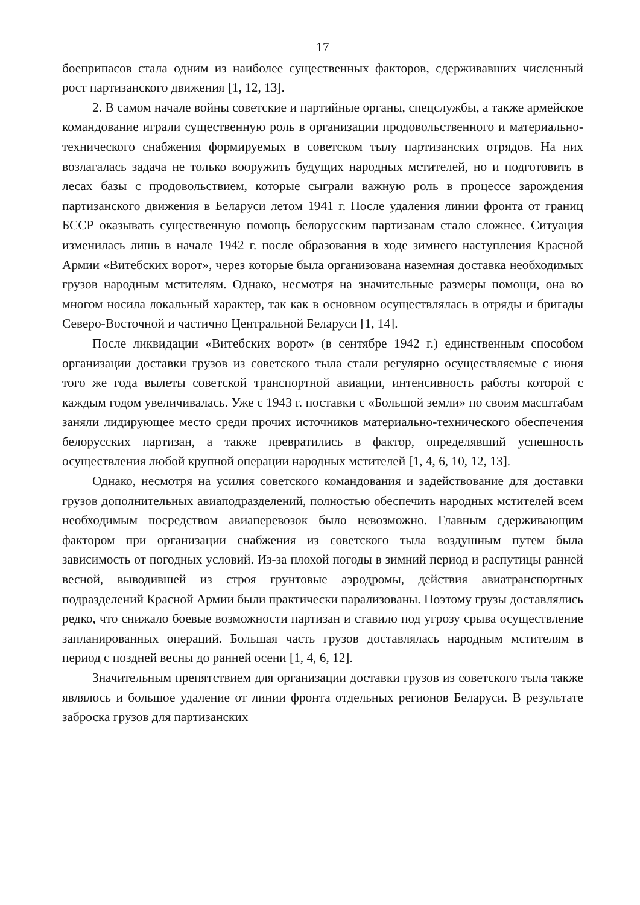17
боеприпасов стала одним из наиболее существенных факторов, сдерживавших численный рост партизанского движения [1, 12, 13].
2. В самом начале войны советские и партийные органы, спецслужбы, а также армейское командование играли существенную роль в организации продовольственного и материально-технического снабжения формируемых в советском тылу партизанских отрядов. На них возлагалась задача не только вооружить будущих народных мстителей, но и подготовить в лесах базы с продовольствием, которые сыграли важную роль в процессе зарождения партизанского движения в Беларуси летом 1941 г. После удаления линии фронта от границ БССР оказывать существенную помощь белорусским партизанам стало сложнее. Ситуация изменилась лишь в начале 1942 г. после образования в ходе зимнего наступления Красной Армии «Витебских ворот», через которые была организована наземная доставка необходимых грузов народным мстителям. Однако, несмотря на значительные размеры помощи, она во многом носила локальный характер, так как в основном осуществлялась в отряды и бригады Северо-Восточной и частично Центральной Беларуси [1, 14].
После ликвидации «Витебских ворот» (в сентябре 1942 г.) единственным способом организации доставки грузов из советского тыла стали регулярно осуществляемые с июня того же года вылеты советской транспортной авиации, интенсивность работы которой с каждым годом увеличивалась. Уже с 1943 г. поставки с «Большой земли» по своим масштабам заняли лидирующее место среди прочих источников материально-технического обеспечения белорусских партизан, а также превратились в фактор, определявший успешность осуществления любой крупной операции народных мстителей [1, 4, 6, 10, 12, 13].
Однако, несмотря на усилия советского командования и задействование для доставки грузов дополнительных авиаподразделений, полностью обеспечить народных мстителей всем необходимым посредством авиаперевозок было невозможно. Главным сдерживающим фактором при организации снабжения из советского тыла воздушным путем была зависимость от погодных условий. Из-за плохой погоды в зимний период и распутицы ранней весной, выводившей из строя грунтовые аэродромы, действия авиатранспортных подразделений Красной Армии были практически парализованы. Поэтому грузы доставлялись редко, что снижало боевые возможности партизан и ставило под угрозу срыва осуществление запланированных операций. Большая часть грузов доставлялась народным мстителям в период с поздней весны до ранней осени [1, 4, 6, 12].
Значительным препятствием для организации доставки грузов из советского тыла также являлось и большое удаление от линии фронта отдельных регионов Беларуси. В результате заброска грузов для партизанских